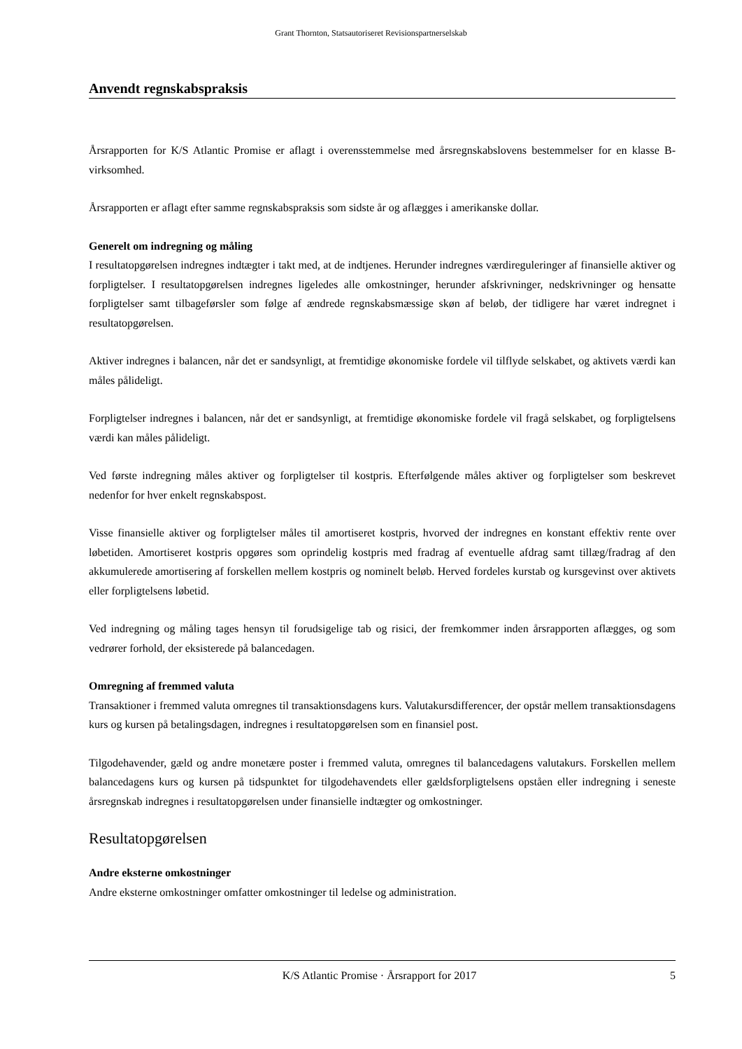Grant Thornton, Statsautoriseret Revisionspartnerselskab
Anvendt regnskabspraksis
Årsrapporten for K/S Atlantic Promise er aflagt i overensstemmelse med årsregnskabslovens bestemmelser for en klasse B-virksomhed.
Årsrapporten er aflagt efter samme regnskabspraksis som sidste år og aflægges i amerikanske dollar.
Generelt om indregning og måling
I resultatopgørelsen indregnes indtægter i takt med, at de indtjenes. Herunder indregnes værdireguleringer af finansielle aktiver og forpligtelser. I resultatopgørelsen indregnes ligeledes alle omkostninger, herunder afskrivninger, nedskrivninger og hensatte forpligtelser samt tilbageførsler som følge af ændrede regnskabsmæssige skøn af beløb, der tidligere har været indregnet i resultatopgørelsen.
Aktiver indregnes i balancen, når det er sandsynligt, at fremtidige økonomiske fordele vil tilflyde selskabet, og aktivets værdi kan måles pålideligt.
Forpligtelser indregnes i balancen, når det er sandsynligt, at fremtidige økonomiske fordele vil fragå selskabet, og forpligtelsens værdi kan måles pålideligt.
Ved første indregning måles aktiver og forpligtelser til kostpris. Efterfølgende måles aktiver og forpligtelser som beskrevet nedenfor for hver enkelt regnskabspost.
Visse finansielle aktiver og forpligtelser måles til amortiseret kostpris, hvorved der indregnes en konstant effektiv rente over løbetiden. Amortiseret kostpris opgøres som oprindelig kostpris med fradrag af eventuelle afdrag samt tillæg/fradrag af den akkumulerede amortisering af forskellen mellem kostpris og nominelt beløb. Herved fordeles kurstab og kursgevinst over aktivets eller forpligtelsens løbetid.
Ved indregning og måling tages hensyn til forudsigelige tab og risici, der fremkommer inden årsrapporten aflægges, og som vedrører forhold, der eksisterede på balancedagen.
Omregning af fremmed valuta
Transaktioner i fremmed valuta omregnes til transaktionsdagens kurs. Valutakursdifferencer, der opstår mellem transaktionsdagens kurs og kursen på betalingsdagen, indregnes i resultatopgørelsen som en finansiel post.
Tilgodehavender, gæld og andre monetære poster i fremmed valuta, omregnes til balancedagens valutakurs. Forskellen mellem balancedagens kurs og kursen på tidspunktet for tilgodehavendets eller gældsforpligtelsens opståen eller indregning i seneste årsregnskab indregnes i resultatopgørelsen under finansielle indtægter og omkostninger.
Resultatopgørelsen
Andre eksterne omkostninger
Andre eksterne omkostninger omfatter omkostninger til ledelse og administration.
K/S Atlantic Promise · Årsrapport for 2017 5